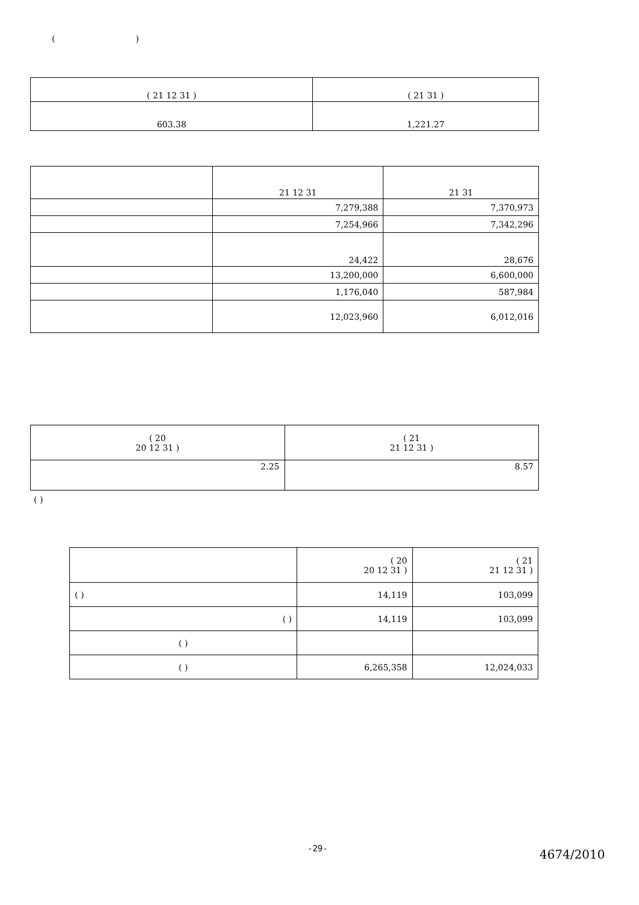( )
| ( 21 12 31 ) | ( 21 31 ) |
| 603.38 | 1,221.27 |
| | 21 12 31 | 21 31 |
| | 7,279,388 | 7,370,973 |
| | 7,254,966 | 7,342,296 |
| | 24,422 | 28,676 |
| | 13,200,000 | 6,600,000 |
| | 1,176,040 | 587,984 |
| | 12,023,960 | 6,012,016 |
| ( 20 20 12 31 ) | ( 21 21 12 31 ) |
| 2.25 | 8.57 |
( )
| | ( 20 20 12 31 ) | ( 21 21 12 31 ) |
| ( ) | 14,119 | 103,099 |
| ( ) | 14,119 | 103,099 |
| ( ) | | |
| ( ) | 6,265,358 | 12,024,033 |
-29- 4674/2010